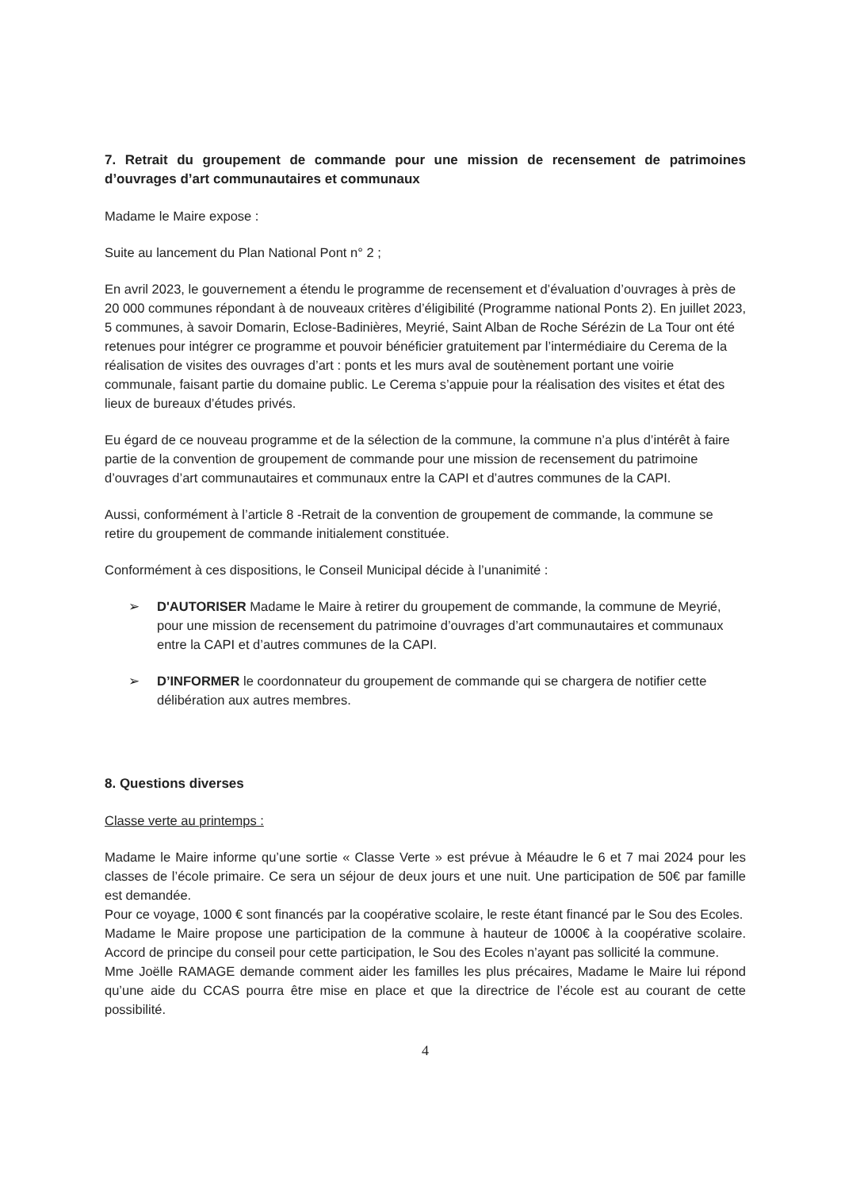7. Retrait du groupement de commande pour une mission de recensement de patrimoines d’ouvrages d’art communautaires et communaux
Madame le Maire expose :
Suite au lancement du Plan National Pont n° 2 ;
En avril 2023, le gouvernement a étendu le programme de recensement et d’évaluation d’ouvrages à près de 20 000 communes répondant à de nouveaux critères d’éligibilité (Programme national Ponts 2). En juillet 2023, 5 communes, à savoir Domarin, Eclose-Badinières, Meyrié, Saint Alban de Roche Sérézin de La Tour ont été retenues pour intégrer ce programme et pouvoir bénéficier gratuitement par l’intermédiaire du Cerema de la réalisation de visites des ouvrages d’art : ponts et les murs aval de soutènement portant une voirie communale, faisant partie du domaine public. Le Cerema s’appuie pour la réalisation des visites et état des lieux de bureaux d’études privés.
Eu égard de ce nouveau programme et de la sélection de la commune, la commune n’a plus d’intérêt à faire partie de la convention de groupement de commande pour une mission de recensement du patrimoine d’ouvrages d’art communautaires et communaux entre la CAPI et d’autres communes de la CAPI.
Aussi, conformément à l’article 8 -Retrait de la convention de groupement de commande, la commune se retire du groupement de commande initialement constituée.
Conformément à ces dispositions, le Conseil Municipal décide à l’unanimité :
➢ D'AUTORISER Madame le Maire à retirer du groupement de commande, la commune de Meyrié, pour une mission de recensement du patrimoine d’ouvrages d’art communautaires et communaux entre la CAPI et d’autres communes de la CAPI.
➢ D’INFORMER le coordonnateur du groupement de commande qui se chargera de notifier cette délibération aux autres membres.
8. Questions diverses
Classe verte au printemps :
Madame le Maire informe qu’une sortie « Classe Verte » est prévue à Méaudre le 6 et 7 mai 2024 pour les classes de l’école primaire. Ce sera un séjour de deux jours et une nuit. Une participation de 50€ par famille est demandée.
Pour ce voyage, 1000 € sont financés par la coopérative scolaire, le reste étant financé par le Sou des Ecoles.
Madame le Maire propose une participation de la commune à hauteur de 1000€ à la coopérative scolaire. Accord de principe du conseil pour cette participation, le Sou des Ecoles n’ayant pas sollicité la commune.
Mme Joëlle RAMAGE demande comment aider les familles les plus précaires, Madame le Maire lui répond qu’une aide du CCAS pourra être mise en place et que la directrice de l’école est au courant de cette possibilité.
4